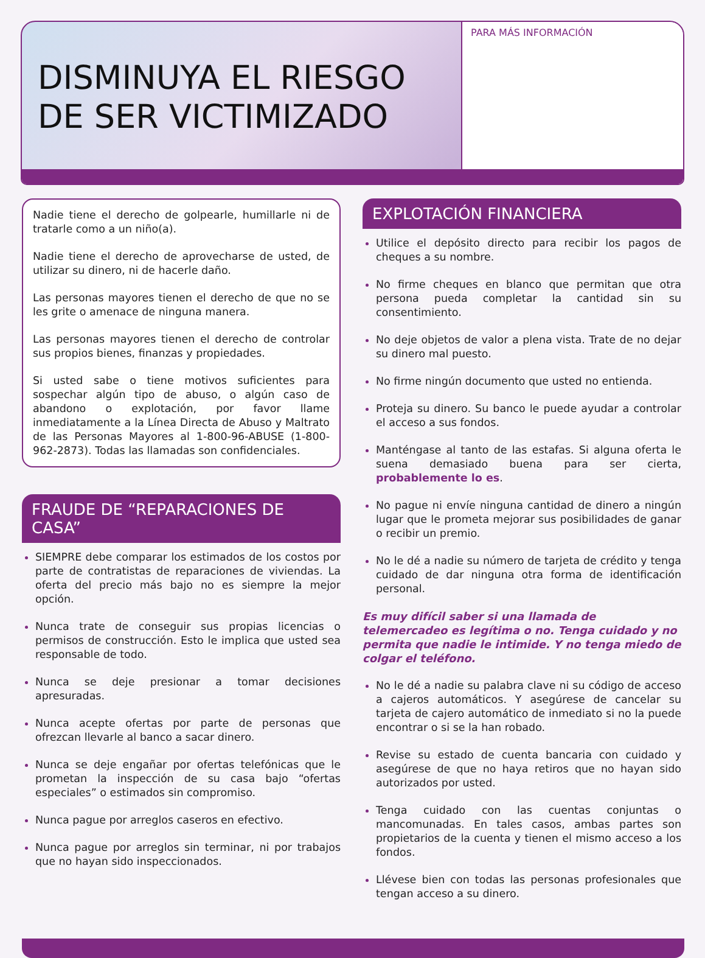DISMINUYA EL RIESGO
DE SER VICTIMIZADO
PARA MÁS INFORMACIÓN
Nadie tiene el derecho de golpearle, humillarle ni de tratarle como a un niño(a).
Nadie tiene el derecho de aprovecharse de usted, de utilizar su dinero, ni de hacerle daño.
Las personas mayores tienen el derecho de que no se les grite o amenace de ninguna manera.
Las personas mayores tienen el derecho de controlar sus propios bienes, finanzas y propiedades.
Si usted sabe o tiene motivos suficientes para sospechar algún tipo de abuso, o algún caso de abandono o explotación, por favor llame inmediatamente a la Línea Directa de Abuso y Maltrato de las Personas Mayores al 1-800-96-ABUSE (1-800-962-2873). Todas las llamadas son confidenciales.
FRAUDE DE “REPARACIONES DE CASA”
SIEMPRE debe comparar los estimados de los costos por parte de contratistas de reparaciones de viviendas. La oferta del precio más bajo no es siempre la mejor opción.
Nunca trate de conseguir sus propias licencias o permisos de construcción. Esto le implica que usted sea responsable de todo.
Nunca se deje presionar a tomar decisiones apresuradas.
Nunca acepte ofertas por parte de personas que ofrezcan llevarle al banco a sacar dinero.
Nunca se deje engañar por ofertas telefónicas que le prometan la inspección de su casa bajo “ofertas especiales” o estimados sin compromiso.
Nunca pague por arreglos caseros en efectivo.
Nunca pague por arreglos sin terminar, ni por trabajos que no hayan sido inspeccionados.
EXPLOTACIÓN FINANCIERA
Utilice el depósito directo para recibir los pagos de cheques a su nombre.
No firme cheques en blanco que permitan que otra persona pueda completar la cantidad sin su consentimiento.
No deje objetos de valor a plena vista. Trate de no dejar su dinero mal puesto.
No firme ningún documento que usted no entienda.
Proteja su dinero. Su banco le puede ayudar a controlar el acceso a sus fondos.
Manténgase al tanto de las estafas. Si alguna oferta le suena demasiado buena para ser cierta, probablemente lo es.
No pague ni envíe ninguna cantidad de dinero a ningún lugar que le prometa mejorar sus posibilidades de ganar o recibir un premio.
No le dé a nadie su número de tarjeta de crédito y tenga cuidado de dar ninguna otra forma de identificación personal.
Es muy difícil saber si una llamada de telemercadeo es legítima o no. Tenga cuidado y no permita que nadie le intimide. Y no tenga miedo de colgar el teléfono.
No le dé a nadie su palabra clave ni su código de acceso a cajeros automáticos. Y asegúrese de cancelar su tarjeta de cajero automático de inmediato si no la puede encontrar o si se la han robado.
Revise su estado de cuenta bancaria con cuidado y asegúrese de que no haya retiros que no hayan sido autorizados por usted.
Tenga cuidado con las cuentas conjuntas o mancomunadas. En tales casos, ambas partes son propietarios de la cuenta y tienen el mismo acceso a los fondos.
Llévese bien con todas las personas profesionales que tengan acceso a su dinero.